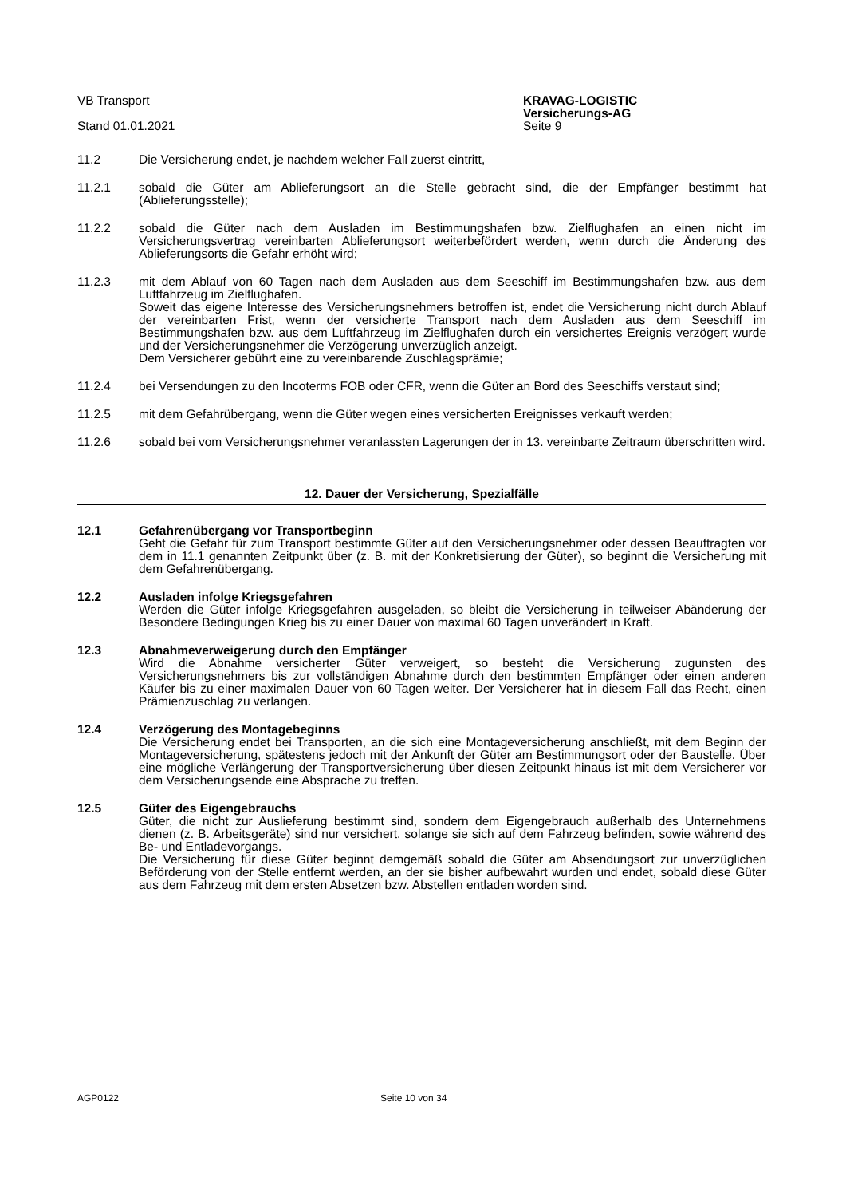VB Transport
Stand 01.01.2021
KRAVAG-LOGISTIC
Versicherungs-AG
Seite 9
11.2 Die Versicherung endet, je nachdem welcher Fall zuerst eintritt,
11.2.1 sobald die Güter am Ablieferungsort an die Stelle gebracht sind, die der Empfänger bestimmt hat (Ablieferungsstelle);
11.2.2 sobald die Güter nach dem Ausladen im Bestimmungshafen bzw. Zielflughafen an einen nicht im Versicherungsvertrag vereinbarten Ablieferungsort weiterbefördert werden, wenn durch die Änderung des Ablieferungsorts die Gefahr erhöht wird;
11.2.3 mit dem Ablauf von 60 Tagen nach dem Ausladen aus dem Seeschiff im Bestimmungshafen bzw. aus dem Luftfahrzeug im Zielflughafen.
Soweit das eigene Interesse des Versicherungsnehmers betroffen ist, endet die Versicherung nicht durch Ablauf der vereinbarten Frist, wenn der versicherte Transport nach dem Ausladen aus dem Seeschiff im Bestimmungshafen bzw. aus dem Luftfahrzeug im Zielflughafen durch ein versichertes Ereignis verzögert wurde und der Versicherungsnehmer die Verzögerung unverzüglich anzeigt.
Dem Versicherer gebührt eine zu vereinbarende Zuschlagsprämie;
11.2.4 bei Versendungen zu den Incoterms FOB oder CFR, wenn die Güter an Bord des Seeschiffs verstaut sind;
11.2.5 mit dem Gefahrübergang, wenn die Güter wegen eines versicherten Ereignisses verkauft werden;
11.2.6 sobald bei vom Versicherungsnehmer veranlassten Lagerungen der in 13. vereinbarte Zeitraum überschritten wird.
12. Dauer der Versicherung, Spezialfälle
12.1 Gefahrenübergang vor Transportbeginn
Geht die Gefahr für zum Transport bestimmte Güter auf den Versicherungsnehmer oder dessen Beauftragten vor dem in 11.1 genannten Zeitpunkt über (z. B. mit der Konkretisierung der Güter), so beginnt die Versicherung mit dem Gefahrenübergang.
12.2 Ausladen infolge Kriegsgefahren
Werden die Güter infolge Kriegsgefahren ausgeladen, so bleibt die Versicherung in teilweiser Abänderung der Besondere Bedingungen Krieg bis zu einer Dauer von maximal 60 Tagen unverändert in Kraft.
12.3 Abnahmeverweigerung durch den Empfänger
Wird die Abnahme versicherter Güter verweigert, so besteht die Versicherung zugunsten des Versicherungsnehmers bis zur vollständigen Abnahme durch den bestimmten Empfänger oder einen anderen Käufer bis zu einer maximalen Dauer von 60 Tagen weiter. Der Versicherer hat in diesem Fall das Recht, einen Prämienzuschlag zu verlangen.
12.4 Verzögerung des Montagebeginns
Die Versicherung endet bei Transporten, an die sich eine Montageversicherung anschließt, mit dem Beginn der Montageversicherung, spätestens jedoch mit der Ankunft der Güter am Bestimmungsort oder der Baustelle. Über eine mögliche Verlängerung der Transportversicherung über diesen Zeitpunkt hinaus ist mit dem Versicherer vor dem Versicherungsende eine Absprache zu treffen.
12.5 Güter des Eigengebrauchs
Güter, die nicht zur Auslieferung bestimmt sind, sondern dem Eigengebrauch außerhalb des Unternehmens dienen (z. B. Arbeitsgeräte) sind nur versichert, solange sie sich auf dem Fahrzeug befinden, sowie während des Be- und Entladevorgangs.
Die Versicherung für diese Güter beginnt demgemäß sobald die Güter am Absendungsort zur unverzüglichen Beförderung von der Stelle entfernt werden, an der sie bisher aufbewahrt wurden und endet, sobald diese Güter aus dem Fahrzeug mit dem ersten Absetzen bzw. Abstellen entladen worden sind.
AGP0122 Seite 10 von 34